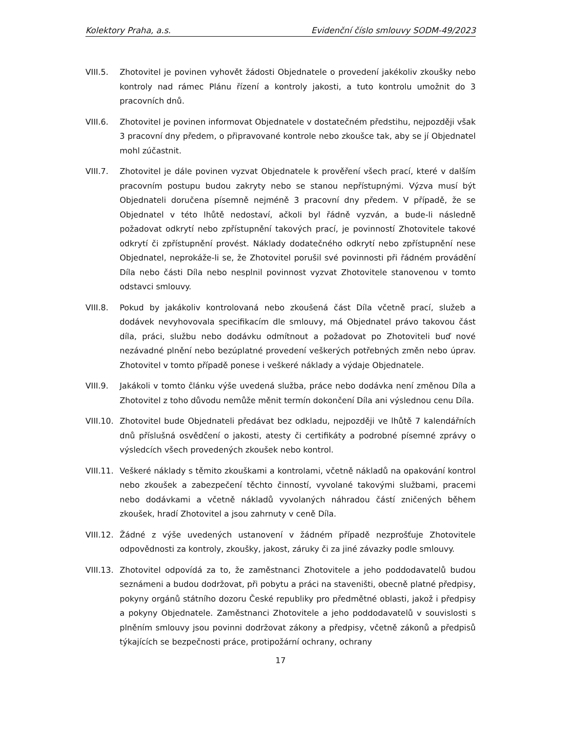Kolektory Praha, a.s. Evidenční číslo smlouvy SODM-49/2023
VIII.5. Zhotovitel je povinen vyhovět žádosti Objednatele o provedení jakékoliv zkoušky nebo kontroly nad rámec Plánu řízení a kontroly jakosti, a tuto kontrolu umožnit do 3 pracovních dnů.
VIII.6. Zhotovitel je povinen informovat Objednatele v dostatečném předstihu, nejpozději však 3 pracovní dny předem, o připravované kontrole nebo zkoušce tak, aby se jí Objednatel mohl zúčastnit.
VIII.7. Zhotovitel je dále povinen vyzvat Objednatele k prověření všech prací, které v dalším pracovním postupu budou zakryty nebo se stanou nepřístupnými. Výzva musí být Objednateli doručena písemně nejméně 3 pracovní dny předem. V případě, že se Objednatel v této lhůtě nedostaví, ačkoli byl řádně vyzván, a bude-li následně požadovat odkrytí nebo zpřístupnění takových prací, je povinností Zhotovitele takové odkrytí či zpřístupnění provést. Náklady dodatečného odkrytí nebo zpřístupnění nese Objednatel, neprokáže-li se, že Zhotovitel porušil své povinnosti při řádném provádění Díla nebo části Díla nebo nesplnil povinnost vyzvat Zhotovitele stanovenou v tomto odstavci smlouvy.
VIII.8. Pokud by jakákoliv kontrolovaná nebo zkoušená část Díla včetně prací, služeb a dodávek nevyhovovala specifikacím dle smlouvy, má Objednatel právo takovou část díla, práci, službu nebo dodávku odmítnout a požadovat po Zhotoviteli buď nové nezávadné plnění nebo bezúplatné provedení veškerých potřebných změn nebo úprav. Zhotovitel v tomto případě ponese i veškeré náklady a výdaje Objednatele.
VIII.9. Jakákoli v tomto článku výše uvedená služba, práce nebo dodávka není změnou Díla a Zhotovitel z toho důvodu nemůže měnit termín dokončení Díla ani výslednou cenu Díla.
VIII.10.
Zhotovitel bude Objednateli předávat bez odkladu, nejpozději ve lhůtě 7 kalendářních dnů příslušná osvědčení o jakosti, atesty či certifikáty a podrobné písemné zprávy o výsledcích všech provedených zkoušek nebo kontrol.
VIII.11.
Veškeré náklady s těmito zkouškami a kontrolami, včetně nákladů na opakování kontrol nebo zkoušek a zabezpečení těchto činností, vyvolané takovými službami, pracemi nebo dodávkami a včetně nákladů vyvolaných náhradou částí zničených během zkoušek, hradí Zhotovitel a jsou zahrnuty v ceně Díla.
VIII.12.
Žádné z výše uvedených ustanovení v žádném případě nezprošťuje Zhotovitele odpovědnosti za kontroly, zkoušky, jakost, záruky či za jiné závazky podle smlouvy.
VIII.13.
Zhotovitel odpovídá za to, že zaměstnanci Zhotovitele a jeho poddodavatelů budou seznámeni a budou dodržovat, při pobytu a práci na staveništi, obecně platné předpisy, pokyny orgánů státního dozoru České republiky pro předmětné oblasti, jakož i předpisy a pokyny Objednatele. Zaměstnanci Zhotovitele a jeho poddodavatelů v souvislosti s plněním smlouvy jsou povinni dodržovat zákony a předpisy, včetně zákonů a předpisů týkajících se bezpečnosti práce, protipožární ochrany, ochrany
17